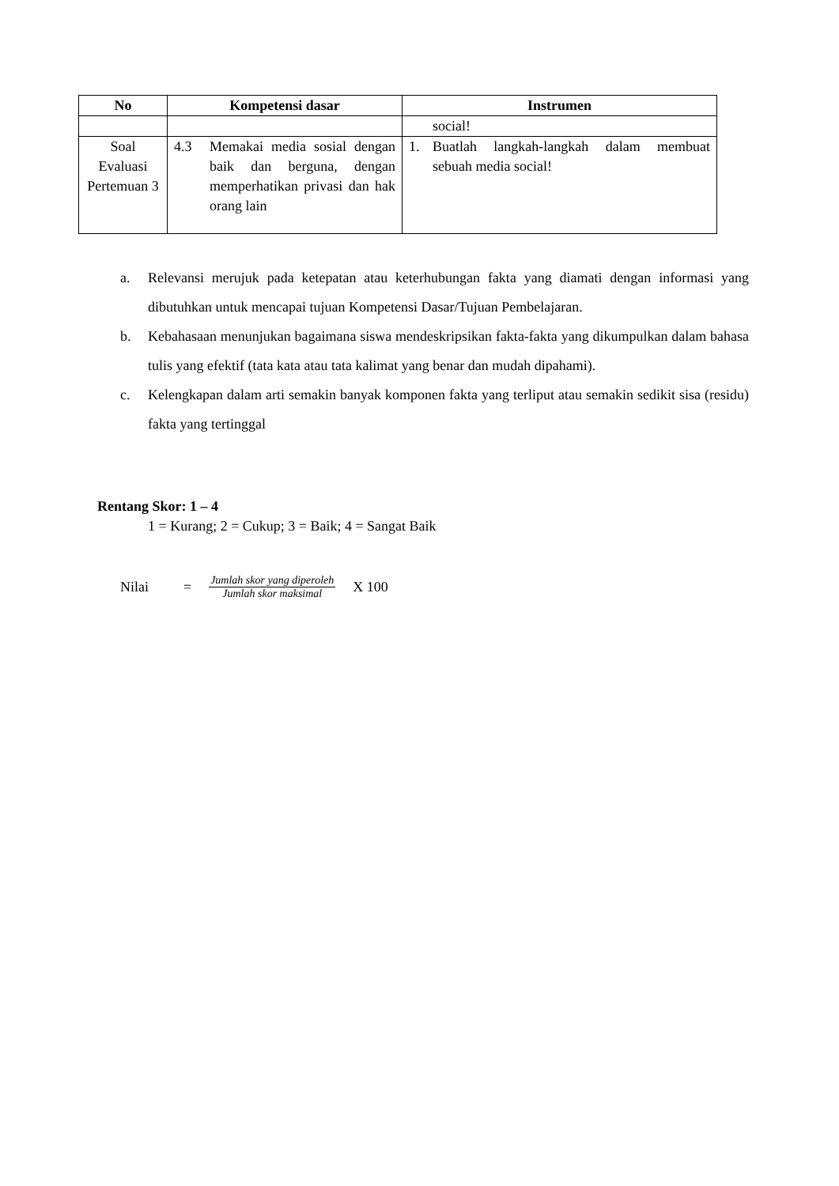| No | Kompetensi dasar | Instrumen |
| --- | --- | --- |
| | | social! |
| Soal Evaluasi Pertemuan 3 | 4.3 Memakai media sosial dengan baik dan berguna, dengan memperhatikan privasi dan hak orang lain | 1. Buatlah langkah-langkah dalam membuat sebuah media social! |
a. Relevansi merujuk pada ketepatan atau keterhubungan fakta yang diamati dengan informasi yang dibutuhkan untuk mencapai tujuan Kompetensi Dasar/Tujuan Pembelajaran.
b. Kebahasaan menunjukan bagaimana siswa mendeskripsikan fakta-fakta yang dikumpulkan dalam bahasa tulis yang efektif (tata kata atau tata kalimat yang benar dan mudah dipahami).
c. Kelengkapan dalam arti semakin banyak komponen fakta yang terliput atau semakin sedikit sisa (residu) fakta yang tertinggal
Rentang Skor: 1 – 4
1 = Kurang; 2 = Cukup; 3 = Baik; 4 = Sangat Baik
Nilai = Jumlah skor yang diperoleh Jumlah skor maksimal X 100